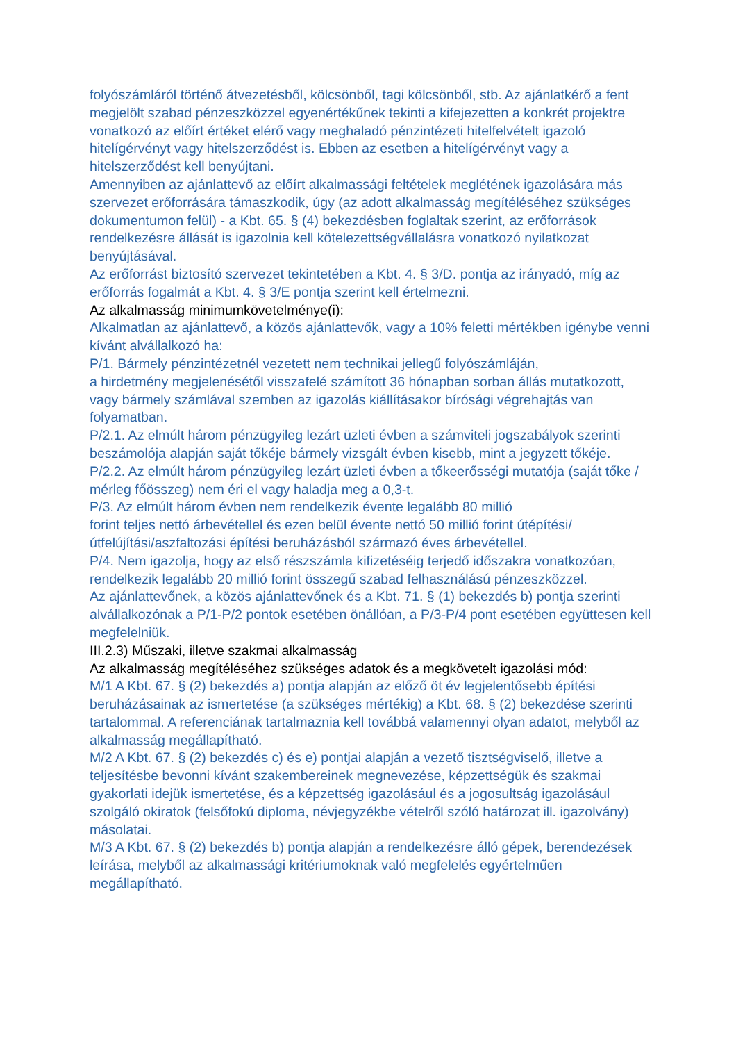folyószámláról történő átvezetésből, kölcsönből, tagi kölcsönből, stb. Az ajánlatkérő a fent megjelölt szabad pénzeszközzel egyenértékűnek tekinti a kifejezetten a konkrét projektre vonatkozó az előírt értéket elérő vagy meghaladó pénzintézeti hitelfelvételt igazoló hitelígérvényt vagy hitelszerződést is. Ebben az esetben a hitelígérvényt vagy a hitelszerződést kell benyújtani.
Amennyiben az ajánlattevő az előírt alkalmassági feltételek meglétének igazolására más szervezet erőforrására támaszkodik, úgy (az adott alkalmasság megítéléséhez szükséges dokumentumon felül) - a Kbt. 65. § (4) bekezdésben foglaltak szerint, az erőforrások rendelkezésre állását is igazolnia kell kötelezettségvállalásra vonatkozó nyilatkozat benyújtásával.
Az erőforrást biztosító szervezet tekintetében a Kbt. 4. § 3/D. pontja az irányadó, míg az erőforrás fogalmát a Kbt. 4. § 3/E pontja szerint kell értelmezni.
Az alkalmasság minimumkövetelménye(i):
Alkalmatlan az ajánlattevő, a közös ajánlattevők, vagy a 10% feletti mértékben igénybe venni kívánt alvállalkozó ha:
P/1. Bármely pénzintézetnél vezetett nem technikai jellegű folyószámláján,
a hirdetmény megjelenésétől visszafelé számított 36 hónapban sorban állás mutatkozott, vagy bármely számlával szemben az igazolás kiállításakor bírósági végrehajtás van folyamatban.
P/2.1. Az elmúlt három pénzügyileg lezárt üzleti évben a számviteli jogszabályok szerinti beszámolója alapján saját tőkéje bármely vizsgált évben kisebb, mint a jegyzett tőkéje.
P/2.2. Az elmúlt három pénzügyileg lezárt üzleti évben a tőkeerősségi mutatója (saját tőke / mérleg főösszeg) nem éri el vagy haladja meg a 0,3-t.
P/3. Az elmúlt három évben nem rendelkezik évente legalább 80 millió
forint teljes nettó árbevétellel és ezen belül évente nettó 50 millió forint útépítési/útfelújítási/aszfaltozási építési beruházásból származó éves árbevétellel.
P/4. Nem igazolja, hogy az első részszámla kifizetéséig terjedő időszakra vonatkozóan, rendelkezik legalább 20 millió forint összegű szabad felhasználású pénzeszközzel.
Az ajánlattevőnek, a közös ajánlattevőnek és a Kbt. 71. § (1) bekezdés b) pontja szerinti alvállalkozónak a P/1-P/2 pontok esetében önállóan, a P/3-P/4 pont esetében együttesen kell megfelelniük.
III.2.3) Műszaki, illetve szakmai alkalmasság
Az alkalmasság megítéléséhez szükséges adatok és a megkövetelt igazolási mód:
M/1 A Kbt. 67. § (2) bekezdés a) pontja alapján az előző öt év legjelentősebb építési beruházásainak az ismertetése (a szükséges mértékig) a Kbt. 68. § (2) bekezdése szerinti tartalommal. A referenciának tartalmaznia kell továbbá valamennyi olyan adatot, melyből az alkalmasság megállapítható.
M/2 A Kbt. 67. § (2) bekezdés c) és e) pontjai alapján a vezető tisztségviselő, illetve a teljesítésbe bevonni kívánt szakembereinek megnevezése, képzettségük és szakmai gyakorlati idejük ismertetése, és a képzettség igazolásául és a jogosultság igazolásául szolgáló okiratok (felsőfokú diploma, névjegyzékbe vételről szóló határozat ill. igazolvány) másolatai.
M/3 A Kbt. 67. § (2) bekezdés b) pontja alapján a rendelkezésre álló gépek, berendezések leírása, melyből az alkalmassági kritériumoknak való megfelelés egyértelműen megállapítható.